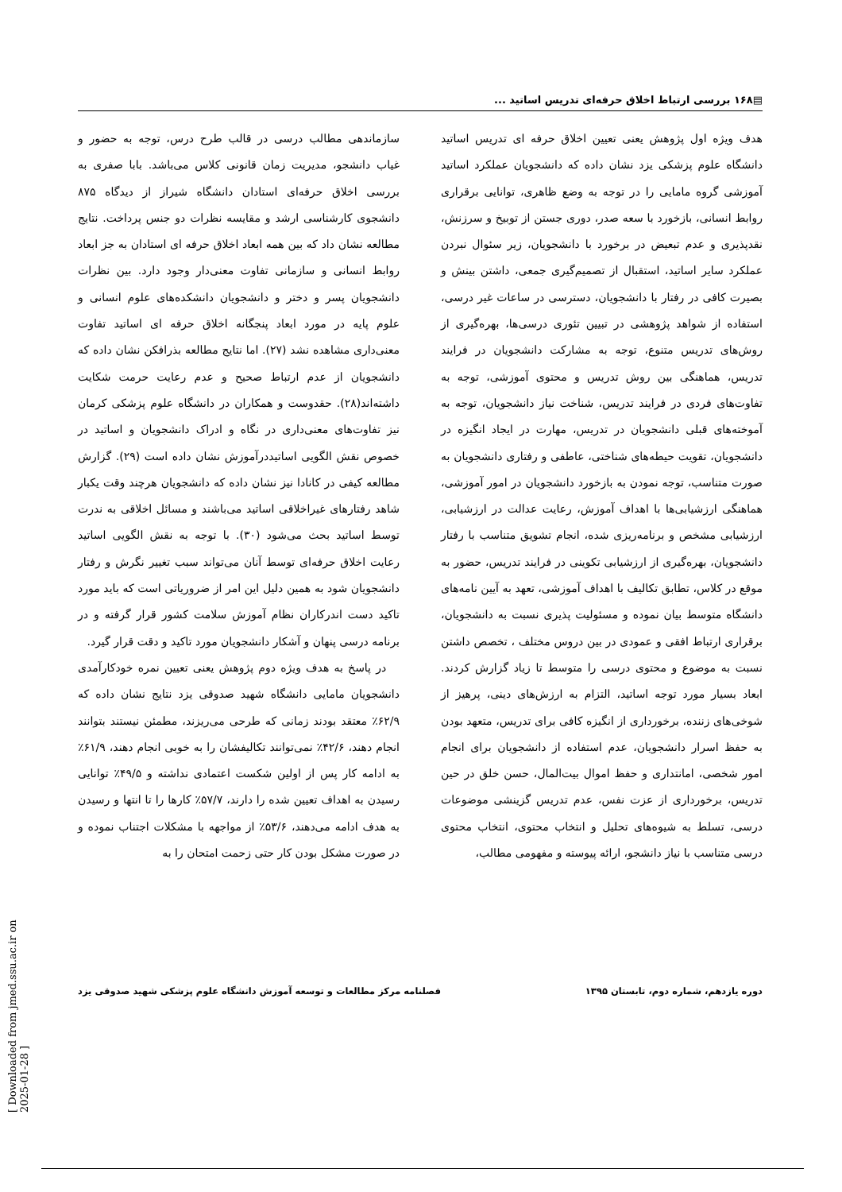▤۱۶۸ بررسی ارتباط اخلاق حرفه‌ای تدریس اساتید ...
هدف ویژه اول پژوهش یعنی تعیین اخلاق حرفه ای تدریس اساتید دانشگاه علوم پزشکی یزد نشان داده که دانشجویان عملکرد اساتید آموزشی گروه مامایی را در توجه به وضع ظاهری، توانایی برقراری روابط انسانی، بازخورد با سعه صدر، دوری جستن از توبیخ و سرزنش، نقدپذیری و عدم تبعیض در برخورد با دانشجویان، زیر سئوال نبردن عملکرد سایر اساتید، استقبال از تصمیم‌گیری جمعی، داشتن بینش و بصیرت کافی در رفتار با دانشجویان، دسترسی در ساعات غیر درسی، استفاده از شواهد پژوهشی در تبیین تئوری درسی‌ها، بهره‌گیری از روش‌های تدریس متنوع، توجه به مشارکت دانشجویان در فرایند تدریس، هماهنگی بین روش تدریس و محتوی آموزشی، توجه به تفاوت‌های فردی در فرایند تدریس، شناخت نیاز دانشجویان، توجه به آموخته‌های قبلی دانشجویان در تدریس، مهارت در ایجاد انگیزه در دانشجویان، تقویت حیطه‌های شناختی، عاطفی و رفتاری دانشجویان به صورت متناسب، توجه نمودن به بازخورد دانشجویان در امور آموزشی، هماهنگی ارزشیابی‌ها با اهداف آموزش، رعایت عدالت در ارزشیابی، ارزشیابی مشخص و برنامه‌ریزی شده، انجام تشویق متناسب با رفتار دانشجویان، بهره‌گیری از ارزشیابی تکوینی در فرایند تدریس، حضور به موقع در کلاس، تطابق تکالیف با اهداف آموزشی، تعهد به آیین نامه‌های دانشگاه متوسط بیان نموده و مسئولیت پذیری نسبت به دانشجویان، برقراری ارتباط افقی و عمودی در بین دروس مختلف ، تخصص داشتن نسبت به موضوع و محتوی درسی را متوسط تا زیاد گزارش کردند. ابعاد بسیار مورد توجه اساتید، التزام به ارزش‌های دینی، پرهیز از شوخی‌های زننده، برخورداری از انگیزه کافی برای تدریس، متعهد بودن به حفظ اسرار دانشجویان، عدم استفاده از دانشجویان برای انجام امور شخصی، امانتداری و حفظ اموال بیت‌المال، حسن خلق در حین تدریس، برخورداری از عزت نفس، عدم تدریس گزینشی موضوعات درسی، تسلط به شیوه‌های تحلیل و انتخاب محتوی، انتخاب محتوی درسی متناسب با نیاز دانشجو، ارائه پیوسته و مفهومی مطالب،
سازماندهی مطالب درسی در قالب طرح درس، توجه به حضور و غیاب دانشجو، مدیریت زمان قانونی کلاس می‌باشد. بابا صفری به بررسی اخلاق حرفه‌ای استادان دانشگاه شیراز از دیدگاه ۸۷۵ دانشجوی کارشناسی ارشد و مقایسه نظرات دو جنس پرداخت. نتایج مطالعه نشان داد که بین همه ابعاد اخلاق حرفه ای استادان به جز ابعاد روابط انسانی و سازمانی تفاوت معنی‌دار وجود دارد. بین نظرات دانشجویان پسر و دختر و دانشجویان دانشکده‌های علوم انسانی و علوم پایه در مورد ابعاد پنجگانه اخلاق حرفه ای اساتید تفاوت معنی‌داری مشاهده نشد (۲۷). اما نتایج مطالعه بذرافکن نشان داده که دانشجویان از عدم ارتباط صحیح و عدم رعایت حرمت شکایت داشته‌اند(۲۸). حقدوست و همکاران در دانشگاه علوم پزشکی کرمان نیز تفاوت‌های معنی‌داری در نگاه و ادراک دانشجویان و اساتید در خصوص نقش الگویی اساتیددرآموزش نشان داده است (۲۹). گزارش مطالعه کیفی در کانادا نیز نشان داده که دانشجویان هرچند وقت یکبار شاهد رفتارهای غیراخلاقی اساتید می‌باشند و مسائل اخلاقی به ندرت توسط اساتید بحث می‌شود (۳۰). با توجه به نقش الگویی اساتید رعایت اخلاق حرفه‌ای توسط آنان می‌تواند سبب تغییر نگرش و رفتار دانشجویان شود به همین دلیل این امر از ضروریاتی است که باید مورد تاکید دست اندرکاران نظام آموزش سلامت کشور قرار گرفته و در برنامه درسی پنهان و آشکار دانشجویان مورد تاکید و دقت قرار گیرد.
در پاسخ به هدف ویژه دوم پژوهش یعنی تعیین نمره خودکارآمدی دانشجویان مامایی دانشگاه شهید صدوقی یزد نتایج نشان داده که ۶۲/۹٪ معتقد بودند زمانی که طرحی می‌ریزند، مطمئن نیستند بتوانند انجام دهند، ۴۲/۶٪ نمی‌توانند تکالیفشان را به خوبی انجام دهند، ۶۱/۹٪ به ادامه کار پس از اولین شکست اعتمادی نداشته و ۴۹/۵٪ توانایی رسیدن به اهداف تعیین شده را دارند، ۵۷/۷٪ کارها را تا انتها و رسیدن به هدف ادامه می‌دهند، ۵۳/۶٪ از مواجهه با مشکلات اجتناب نموده و در صورت مشکل بودن کار حتی زحمت امتحان را به
فصلنامه مرکز مطالعات و توسعه آموزش دانشگاه علوم پزشکی شهید صدوقی یزد دوره یازدهم، شماره دوم، تابستان ۱۳۹۵
[ Downloaded from jmed.ssu.ac.ir on 2025-01-28 ]